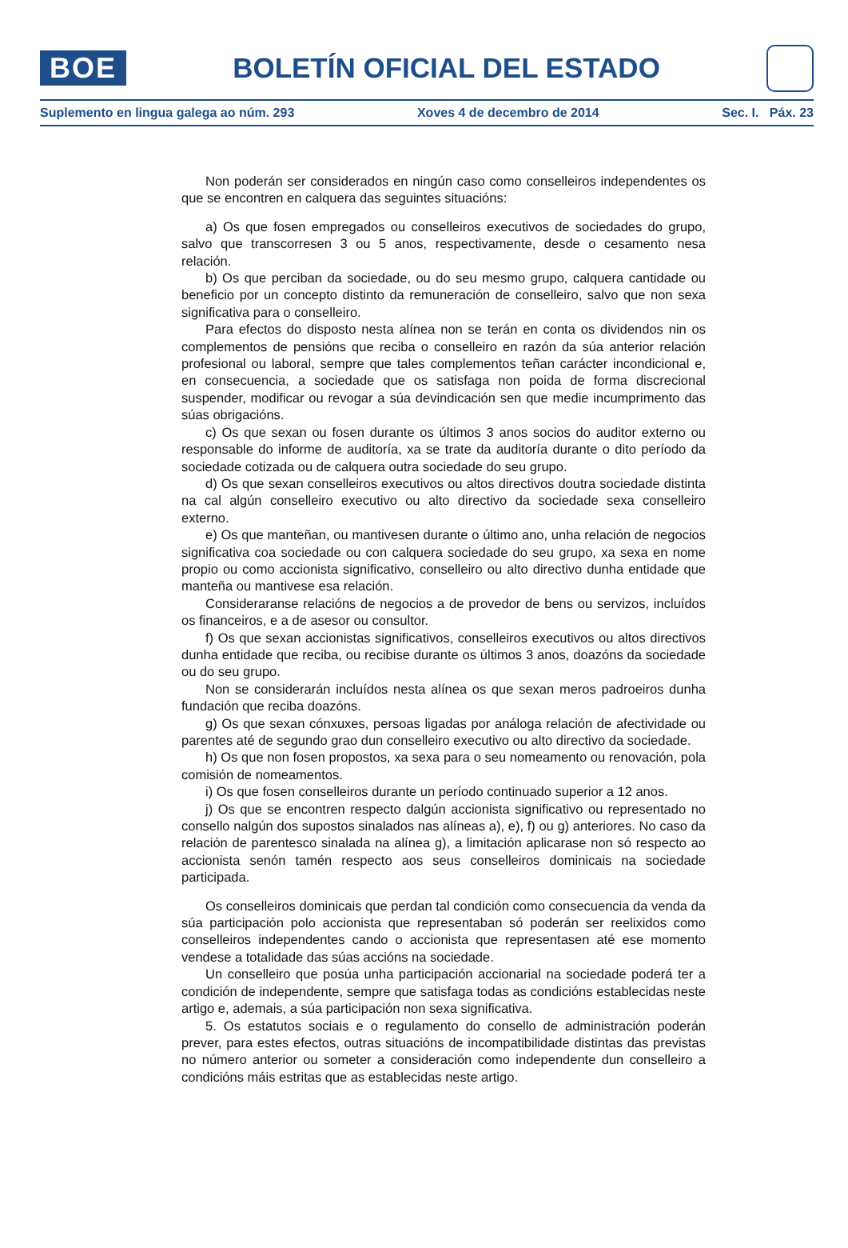BOE
BOLETÍN OFICIAL DEL ESTADO
Suplemento en lingua galega ao núm. 293 Xoves 4 de decembro de 2014 Sec. I. Páx. 23
Non poderán ser considerados en ningún caso como conselleiros independentes os que se encontren en calquera das seguintes situacións:
a) Os que fosen empregados ou conselleiros executivos de sociedades do grupo, salvo que transcorresen 3 ou 5 anos, respectivamente, desde o cesamento nesa relación.
b) Os que perciban da sociedade, ou do seu mesmo grupo, calquera cantidade ou beneficio por un concepto distinto da remuneración de conselleiro, salvo que non sexa significativa para o conselleiro.
Para efectos do disposto nesta alínea non se terán en conta os dividendos nin os complementos de pensións que reciba o conselleiro en razón da súa anterior relación profesional ou laboral, sempre que tales complementos teñan carácter incondicional e, en consecuencia, a sociedade que os satisfaga non poida de forma discrecional suspender, modificar ou revogar a súa devindicación sen que medie incumprimento das súas obrigacións.
c) Os que sexan ou fosen durante os últimos 3 anos socios do auditor externo ou responsable do informe de auditoría, xa se trate da auditoría durante o dito período da sociedade cotizada ou de calquera outra sociedade do seu grupo.
d) Os que sexan conselleiros executivos ou altos directivos doutra sociedade distinta na cal algún conselleiro executivo ou alto directivo da sociedade sexa conselleiro externo.
e) Os que manteñan, ou mantivesen durante o último ano, unha relación de negocios significativa coa sociedade ou con calquera sociedade do seu grupo, xa sexa en nome propio ou como accionista significativo, conselleiro ou alto directivo dunha entidade que manteña ou mantivese esa relación.
Consideraranse relacións de negocios a de provedor de bens ou servizos, incluídos os financeiros, e a de asesor ou consultor.
f) Os que sexan accionistas significativos, conselleiros executivos ou altos directivos dunha entidade que reciba, ou recibise durante os últimos 3 anos, doazóns da sociedade ou do seu grupo.
Non se considerarán incluídos nesta alínea os que sexan meros padroeiros dunha fundación que reciba doazóns.
g) Os que sexan cónxuxes, persoas ligadas por análoga relación de afectividade ou parentes até de segundo grao dun conselleiro executivo ou alto directivo da sociedade.
h) Os que non fosen propostos, xa sexa para o seu nomeamento ou renovación, pola comisión de nomeamentos.
i) Os que fosen conselleiros durante un período continuado superior a 12 anos.
j) Os que se encontren respecto dalgún accionista significativo ou representado no consello nalgún dos supostos sinalados nas alíneas a), e), f) ou g) anteriores. No caso da relación de parentesco sinalada na alínea g), a limitación aplicarase non só respecto ao accionista senón tamén respecto aos seus conselleiros dominicais na sociedade participada.
Os conselleiros dominicais que perdan tal condición como consecuencia da venda da súa participación polo accionista que representaban só poderán ser reelixidos como conselleiros independentes cando o accionista que representasen até ese momento vendese a totalidade das súas accións na sociedade.
Un conselleiro que posúa unha participación accionarial na sociedade poderá ter a condición de independente, sempre que satisfaga todas as condicións establecidas neste artigo e, ademais, a súa participación non sexa significativa.
5. Os estatutos sociais e o regulamento do consello de administración poderán prever, para estes efectos, outras situacións de incompatibilidade distintas das previstas no número anterior ou someter a consideración como independente dun conselleiro a condicións máis estritas que as establecidas neste artigo.